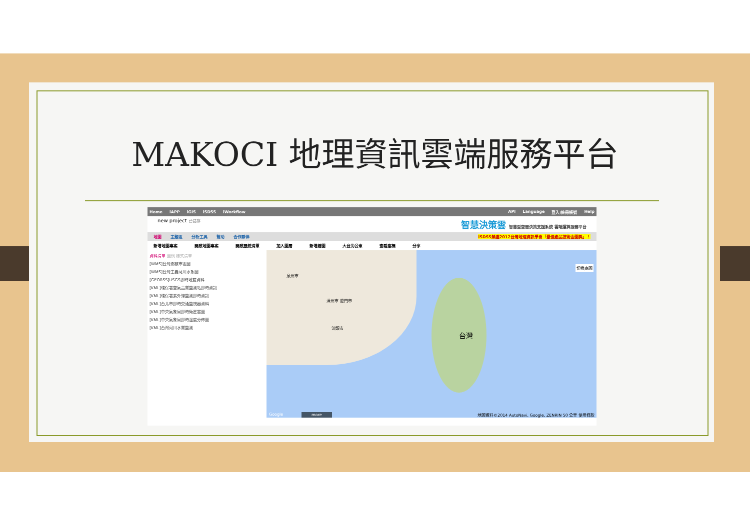MAKOCI 地理資訊雲端服務平台
Home iAPP iGIS iSDSS iWorkflow API Language 登入/註冊帳號 Help
new project 已儲存 智慧決策雲 智慧型空間決策支援系統 雲端運算服務平台
地圖 主題區 分析工具 幫助 合作夥伴 iSDSS榮獲2012台灣地理資訊學會「最佳產品技術金圖獎」！
新增地圖專案 開啟地圖專案 開啟歷統清單 加入圖層 新增繪圖 大台北公車 查看座標 分享
資料清單 圖例 樣式清單
[WMS]台灣鄉鎮市區圖
[WMS]台灣主要河川水系圖
[GEORSS]USGS即時地震資料
[KML]環保署空氣品質監測站即時資訊
[KML]環保署紫外線監測即時資訊
[KML]台北市即時交通監視器資料
[KML]中央氣象局即時衛星雲圖
[KML]中央氣象局即時溫度分佈圖
[KML]台灣河川水質監測
台灣
泉州市
漳州市 廈門市
汕頭市
切換底圖
Google more 地圖資料©2014 AutoNavi, Google, ZENRIN 50 公里 使用條款